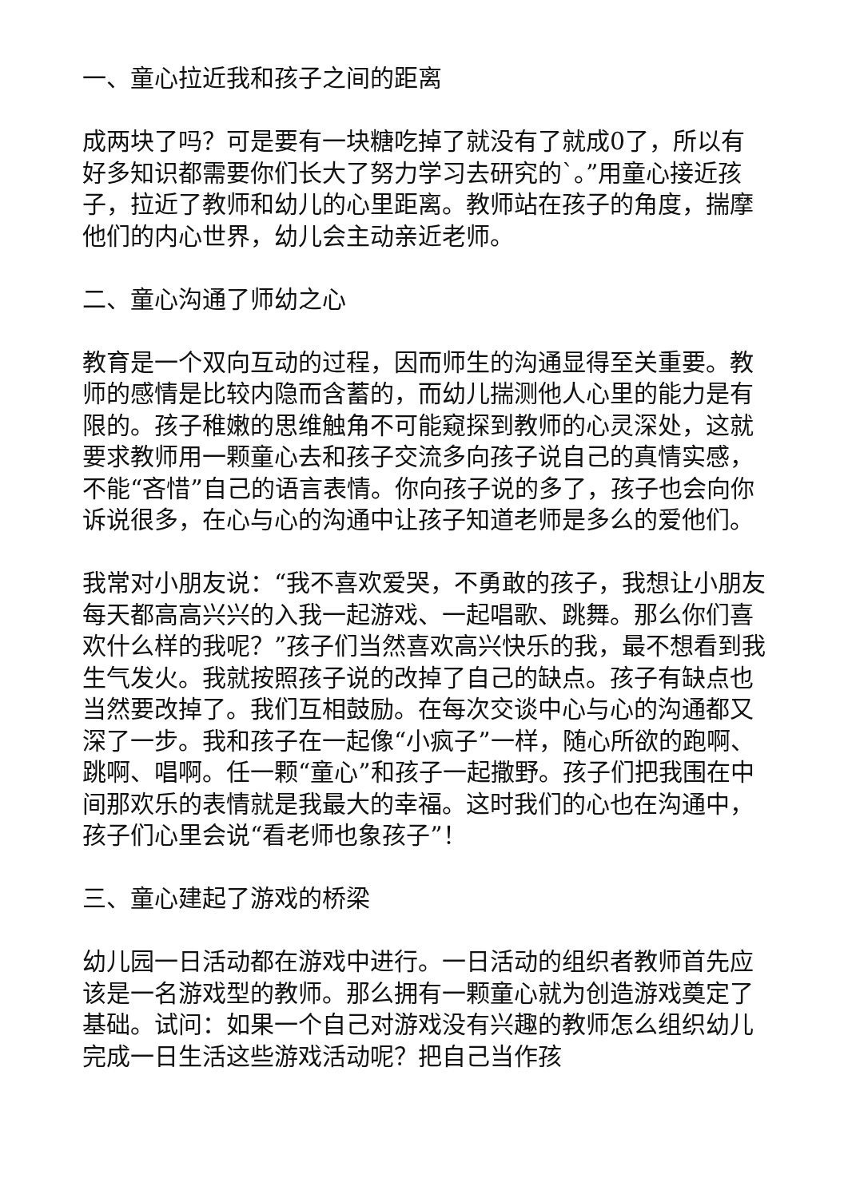一、童心拉近我和孩子之间的距离
成两块了吗？可是要有一块糖吃掉了就没有了就成0了，所以有好多知识都需要你们长大了努力学习去研究的`。”用童心接近孩子，拉近了教师和幼儿的心里距离。教师站在孩子的角度，揣摩他们的内心世界，幼儿会主动亲近老师。
二、童心沟通了师幼之心
教育是一个双向互动的过程，因而师生的沟通显得至关重要。教师的感情是比较内隐而含蓄的，而幼儿揣测他人心里的能力是有限的。孩子稚嫩的思维触角不可能窥探到教师的心灵深处，这就要求教师用一颗童心去和孩子交流多向孩子说自己的真情实感，不能“吝惜”自己的语言表情。你向孩子说的多了，孩子也会向你诉说很多，在心与心的沟通中让孩子知道老师是多么的爱他们。
我常对小朋友说：“我不喜欢爱哭，不勇敢的孩子，我想让小朋友每天都高高兴兴的入我一起游戏、一起唱歌、跳舞。那么你们喜欢什么样的我呢？”孩子们当然喜欢高兴快乐的我，最不想看到我生气发火。我就按照孩子说的改掉了自己的缺点。孩子有缺点也当然要改掉了。我们互相鼓励。在每次交谈中心与心的沟通都又深了一步。我和孩子在一起像“小疯子”一样，随心所欲的跑啊、跳啊、唱啊。任一颗“童心”和孩子一起撒野。孩子们把我围在中间那欢乐的表情就是我最大的幸福。这时我们的心也在沟通中，孩子们心里会说“看老师也象孩子”！
三、童心建起了游戏的桥梁
幼儿园一日活动都在游戏中进行。一日活动的组织者教师首先应该是一名游戏型的教师。那么拥有一颗童心就为创造游戏奠定了基础。试问：如果一个自己对游戏没有兴趣的教师怎么组织幼儿完成一日生活这些游戏活动呢？把自己当作孩